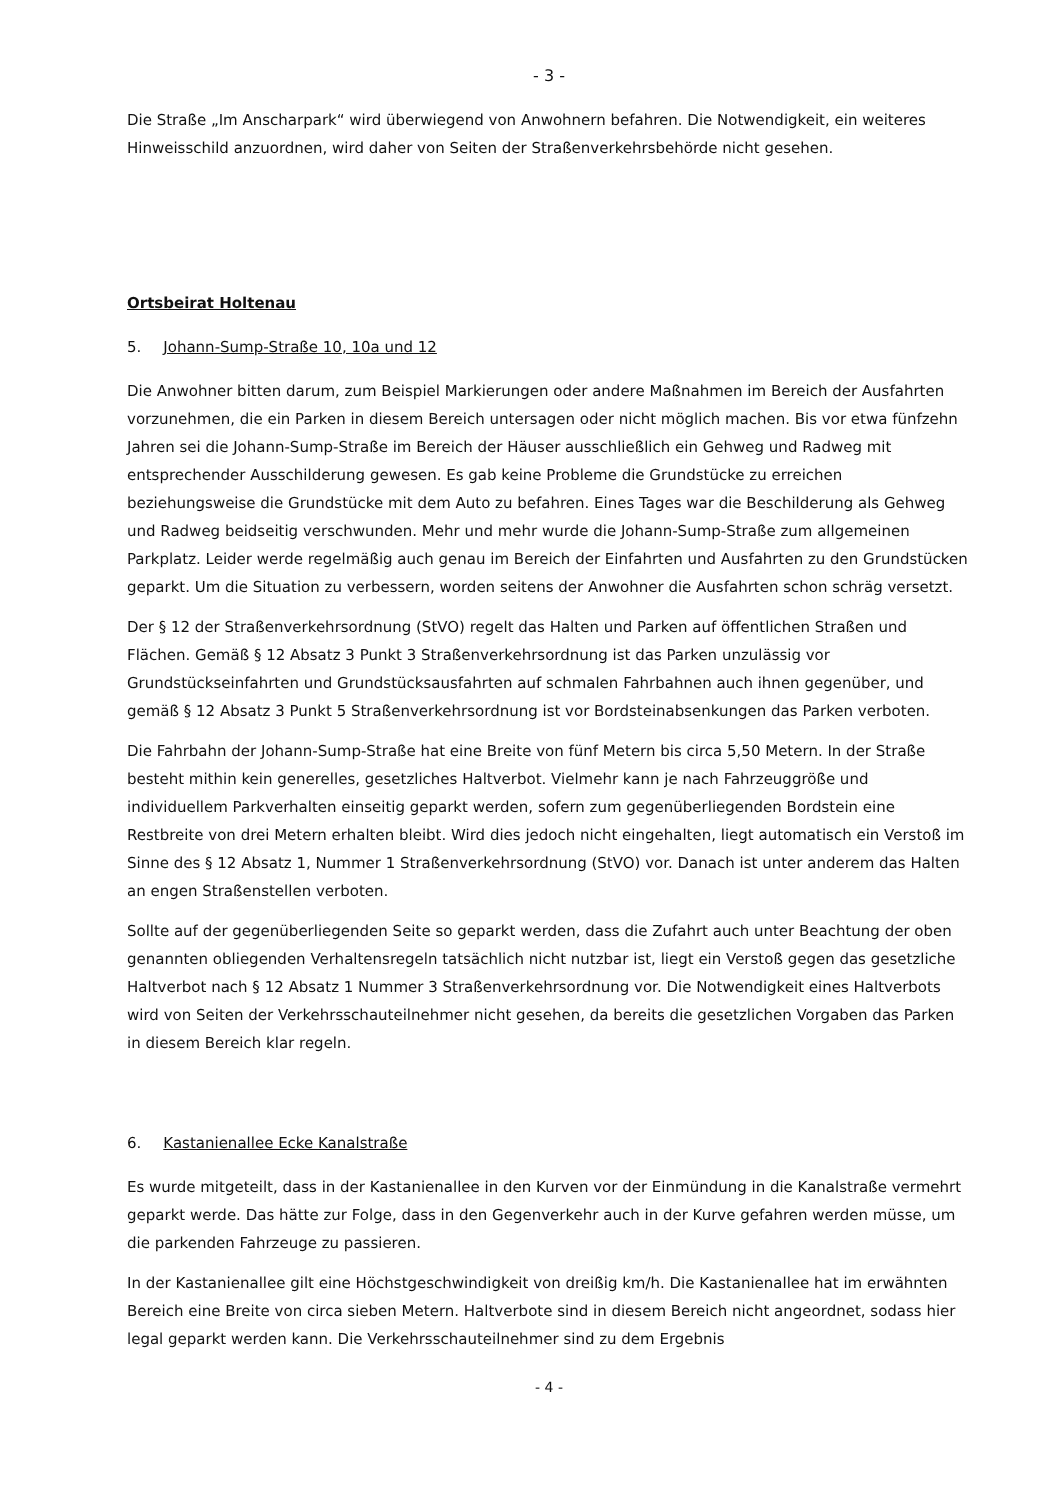- 3 -
Die Straße „Im Anscharpark“ wird überwiegend von Anwohnern befahren. Die Notwendigkeit, ein weiteres Hinweisschild anzuordnen, wird daher von Seiten der Straßenverkehrsbehörde nicht gesehen.
Ortsbeirat Holtenau
5. Johann-Sump-Straße 10, 10a und 12
Die Anwohner bitten darum, zum Beispiel Markierungen oder andere Maßnahmen im Bereich der Ausfahrten vorzunehmen, die ein Parken in diesem Bereich untersagen oder nicht möglich machen. Bis vor etwa fünfzehn Jahren sei die Johann-Sump-Straße im Bereich der Häuser ausschließlich ein Gehweg und Radweg mit entsprechender Ausschilderung gewesen. Es gab keine Probleme die Grundstücke zu erreichen beziehungsweise die Grundstücke mit dem Auto zu befahren. Eines Tages war die Beschilderung als Gehweg und Radweg beidseitig verschwunden. Mehr und mehr wurde die Johann-Sump-Straße zum allgemeinen Parkplatz. Leider werde regelmäßig auch genau im Bereich der Einfahrten und Ausfahrten zu den Grundstücken geparkt. Um die Situation zu verbessern, worden seitens der Anwohner die Ausfahrten schon schräg versetzt.
Der § 12 der Straßenverkehrsordnung (StVO) regelt das Halten und Parken auf öffentlichen Straßen und Flächen. Gemäß § 12 Absatz 3 Punkt 3 Straßenverkehrsordnung ist das Parken unzulässig vor Grundstückseinfahrten und Grundstücksausfahrten auf schmalen Fahrbahnen auch ihnen gegenüber, und gemäß § 12 Absatz 3 Punkt 5 Straßenverkehrsordnung ist vor Bordsteinabsenkungen das Parken verboten.
Die Fahrbahn der Johann-Sump-Straße hat eine Breite von fünf Metern bis circa 5,50 Metern. In der Straße besteht mithin kein generelles, gesetzliches Haltverbot. Vielmehr kann je nach Fahrzeuggröße und individuellem Parkverhalten einseitig geparkt werden, sofern zum gegenüberliegenden Bordstein eine Restbreite von drei Metern erhalten bleibt. Wird dies jedoch nicht eingehalten, liegt automatisch ein Verstoß im Sinne des § 12 Absatz 1, Nummer 1 Straßenverkehrsordnung (StVO) vor. Danach ist unter anderem das Halten an engen Straßenstellen verboten.
Sollte auf der gegenüberliegenden Seite so geparkt werden, dass die Zufahrt auch unter Beachtung der oben genannten obliegenden Verhaltensregeln tatsächlich nicht nutzbar ist, liegt ein Verstoß gegen das gesetzliche Haltverbot nach § 12 Absatz 1 Nummer 3 Straßenverkehrsordnung vor. Die Notwendigkeit eines Haltverbots wird von Seiten der Verkehrsschauteilnehmer nicht gesehen, da bereits die gesetzlichen Vorgaben das Parken in diesem Bereich klar regeln.
6. Kastanienallee Ecke Kanalstraße
Es wurde mitgeteilt, dass in der Kastanienallee in den Kurven vor der Einmündung in die Kanalstraße vermehrt geparkt werde. Das hätte zur Folge, dass in den Gegenverkehr auch in der Kurve gefahren werden müsse, um die parkenden Fahrzeuge zu passieren.
In der Kastanienallee gilt eine Höchstgeschwindigkeit von dreißig km/h. Die Kastanienallee hat im erwähnten Bereich eine Breite von circa sieben Metern. Haltverbote sind in diesem Bereich nicht angeordnet, sodass hier legal geparkt werden kann. Die Verkehrsschauteilnehmer sind zu dem Ergebnis
- 4 -